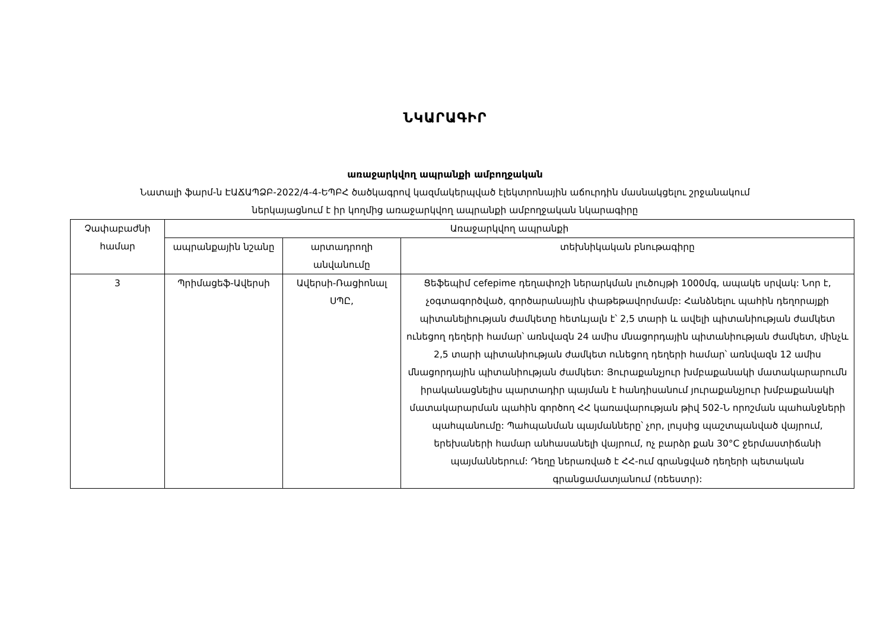ՆԿԱՐԱԳԻՐ
առաջարկվող ապրանքի ամբողջական
Նատալի ֆարմ-ն ԷԱՃԱՊՁԲ-2022/4-4-ԵՊԲՀ ծածկագրով կազմակերպված էլեկտրոնային աճուրդին մասնակցելու շրջանակում
ներկայացնում է իր կողմից առաջարկվող ապրանքի ամբողջական նկարագիրը
| Չափաբաժնի համար | Առաջարկվող ապրանքի | | |
| --- | --- | --- | --- |
| | ապրանքային նշանը | արտադրողի անվանումը | տեխնիկական բնութագիրը |
| 3 | Պրիմացեֆ-Ավերսի | Ավերսի-Ռացիոնալ ՍՊԸ, | Ցեֆեպիմ cefepime դեղափոշի ներարկման լուծույթի 1000մգ, ապակե սրվակ: Նոր է, չօգտագործված, գործարանային փաթեթավորմամբ: Հանձնելու պահին դեղորայքի պիտանելիության ժամկետը հետևյալն է՝ 2,5 տարի և ավելի պիտանիության ժամկետ ունեցող դեղերի համար՝ առնվազն 24 ամիս մնացորդային պիտանիության ժամկետ, մինչև 2,5 տարի պիտանիության ժամկետ ունեցող դեղերի համար՝ առնվազն 12 ամիս մնացորդային պիտանիության ժամկետ: Յուրաքանչյուր խմբաքանակի մատակարարումն իրականացնելիս պարտադիր պայման է հանդիսանում յուրաքանչյուր խմբաքանակի մատակարարման պահին գործող ՀՀ կառավարության թիվ 502-Ն որոշման պահանջների պահպանումը: Պահպանման պայմանները՝ չոր, լույսից պաշտպանված վայրում, երեխաների համար անհասանելի վայրում, ոչ բարձր քան 30°C ջերմաստիճանի պայմաններում: Դեղը ներառված է ՀՀ-ում գրանցված դեղերի պետական գրանցամատյանում (ռեեստր): |